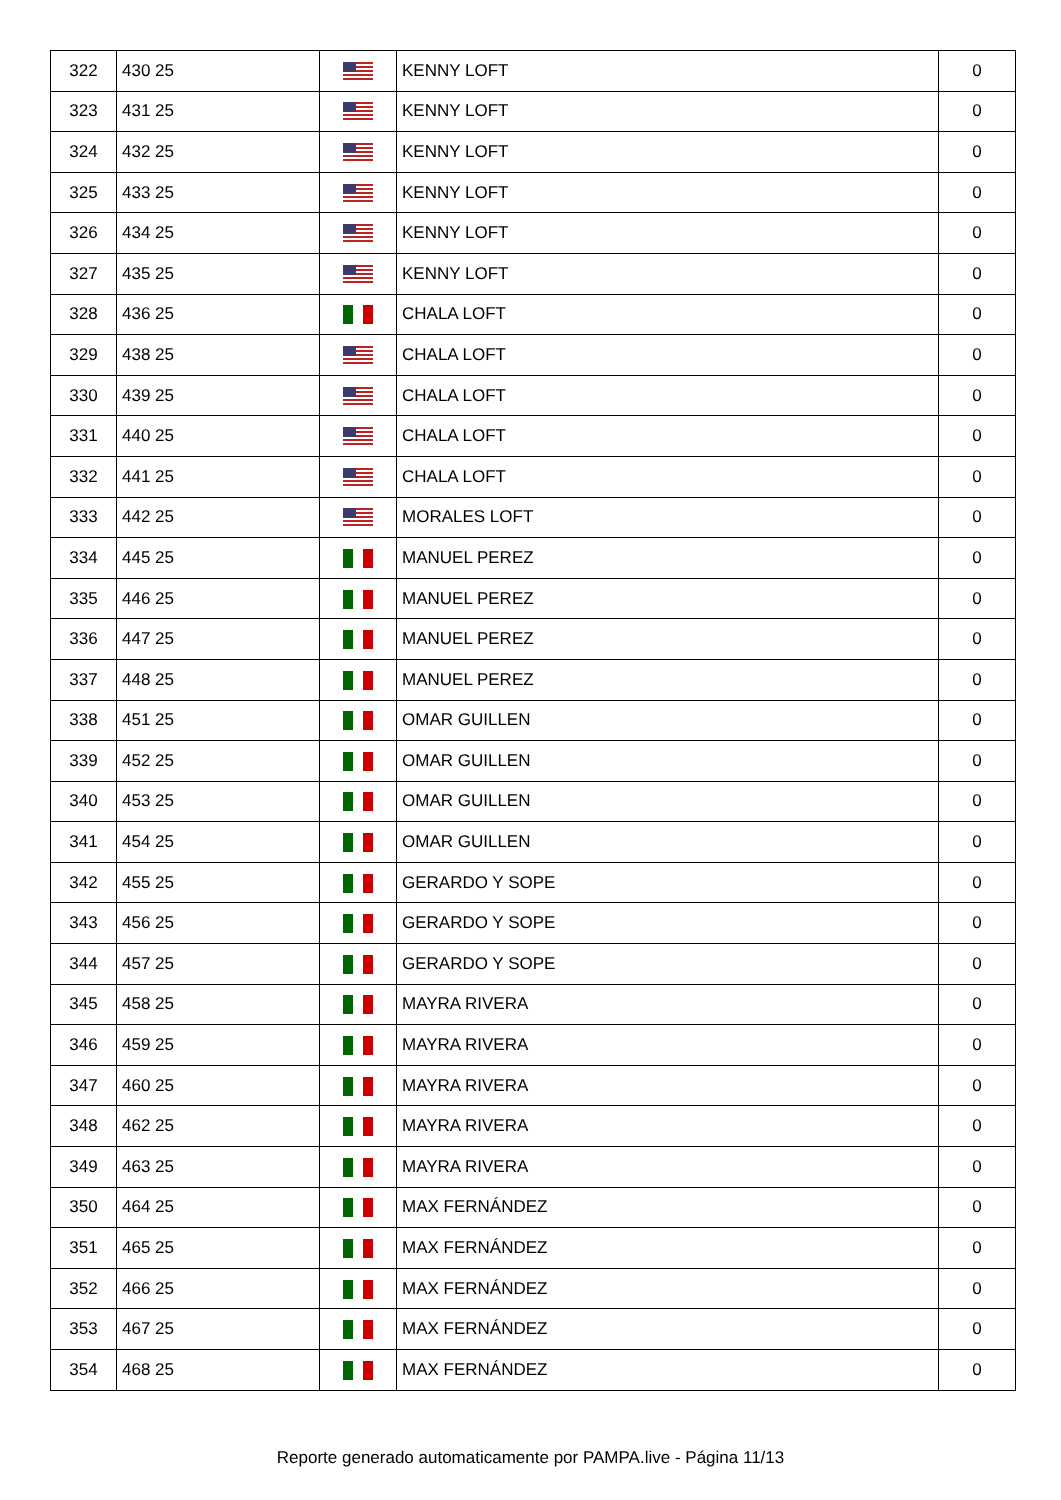| 322 | 430 25 | | KENNY LOFT | 0 |
| 323 | 431 25 | | KENNY LOFT | 0 |
| 324 | 432 25 | | KENNY LOFT | 0 |
| 325 | 433 25 | | KENNY LOFT | 0 |
| 326 | 434 25 | | KENNY LOFT | 0 |
| 327 | 435 25 | | KENNY LOFT | 0 |
| 328 | 436 25 | | CHALA LOFT | 0 |
| 329 | 438 25 | | CHALA LOFT | 0 |
| 330 | 439 25 | | CHALA LOFT | 0 |
| 331 | 440 25 | | CHALA LOFT | 0 |
| 332 | 441 25 | | CHALA LOFT | 0 |
| 333 | 442 25 | | MORALES LOFT | 0 |
| 334 | 445 25 | | MANUEL PEREZ | 0 |
| 335 | 446 25 | | MANUEL PEREZ | 0 |
| 336 | 447 25 | | MANUEL PEREZ | 0 |
| 337 | 448 25 | | MANUEL PEREZ | 0 |
| 338 | 451 25 | | OMAR GUILLEN | 0 |
| 339 | 452 25 | | OMAR GUILLEN | 0 |
| 340 | 453 25 | | OMAR GUILLEN | 0 |
| 341 | 454 25 | | OMAR GUILLEN | 0 |
| 342 | 455 25 | | GERARDO Y SOPE | 0 |
| 343 | 456 25 | | GERARDO Y SOPE | 0 |
| 344 | 457 25 | | GERARDO Y SOPE | 0 |
| 345 | 458 25 | | MAYRA RIVERA | 0 |
| 346 | 459 25 | | MAYRA RIVERA | 0 |
| 347 | 460 25 | | MAYRA RIVERA | 0 |
| 348 | 462 25 | | MAYRA RIVERA | 0 |
| 349 | 463 25 | | MAYRA RIVERA | 0 |
| 350 | 464 25 | | MAX FERNÁNDEZ | 0 |
| 351 | 465 25 | | MAX FERNÁNDEZ | 0 |
| 352 | 466 25 | | MAX FERNÁNDEZ | 0 |
| 353 | 467 25 | | MAX FERNÁNDEZ | 0 |
| 354 | 468 25 | | MAX FERNÁNDEZ | 0 |
Reporte generado automaticamente por PAMPA.live - Página 11/13